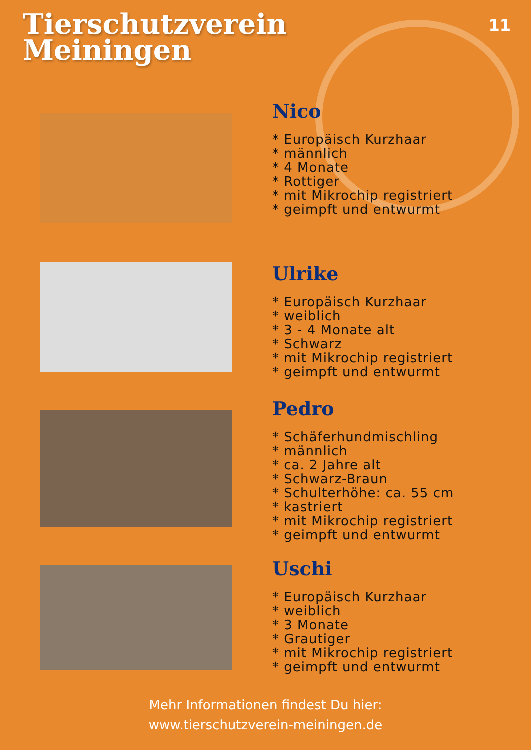Tierschutzverein
Meiningen
11
Nico
* Europäisch Kurzhaar
* männlich
* 4 Monate
* Rottiger
* mit Mikrochip registriert
* geimpft und entwurmt
Ulrike
* Europäisch Kurzhaar
* weiblich
* 3 - 4 Monate alt
* Schwarz
* mit Mikrochip registriert
* geimpft und entwurmt
Pedro
* Schäferhundmischling
* männlich
* ca. 2 Jahre alt
* Schwarz-Braun
* Schulterhöhe: ca. 55 cm
* kastriert
* mit Mikrochip registriert
* geimpft und entwurmt
Uschi
* Europäisch Kurzhaar
* weiblich
* 3 Monate
* Grautiger
* mit Mikrochip registriert
* geimpft und entwurmt
Mehr Informationen findest Du hier:
www.tierschutzverein-meiningen.de